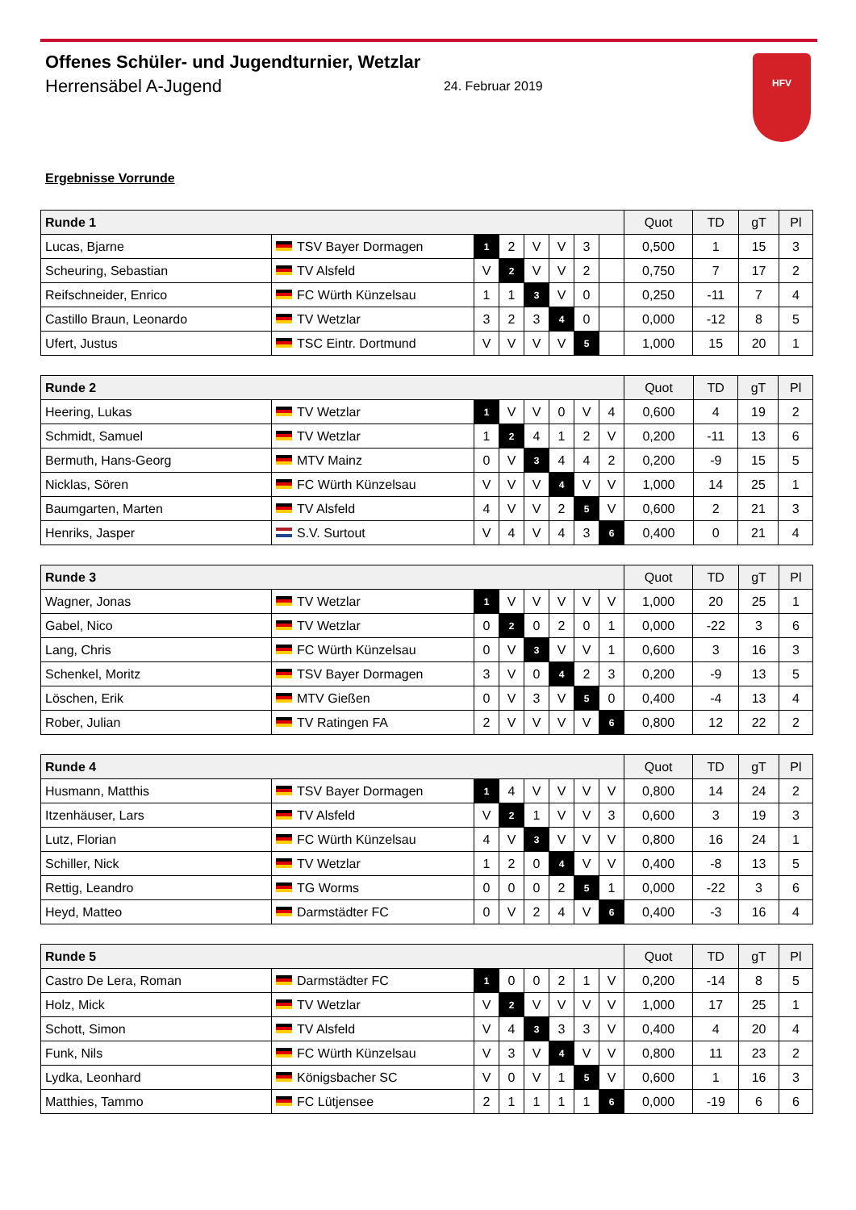Offenes Schüler- und Jugendturnier, Wetzlar
Herrensäbel A-Jugend 24. Februar 2019
HFV
Ergebnisse Vorrunde
| Runde 1 | | | | | | | | Quot | TD | gT | Pl |
| --- | --- | --- | --- | --- | --- | --- | --- | --- | --- | --- | --- |
| Lucas, Bjarne | TSV Bayer Dormagen | 1 | 2 | V | V | 3 | | 0,500 | 1 | 15 | 3 |
| Scheuring, Sebastian | TV Alsfeld | V | 2 | V | V | 2 | | 0,750 | 7 | 17 | 2 |
| Reifschneider, Enrico | FC Würth Künzelsau | 1 | 1 | 3 | V | 0 | | 0,250 | -11 | 7 | 4 |
| Castillo Braun, Leonardo | TV Wetzlar | 3 | 2 | 3 | 4 | 0 | | 0,000 | -12 | 8 | 5 |
| Ufert, Justus | TSC Eintr. Dortmund | V | V | V | V | 5 | | 1,000 | 15 | 20 | 1 |
| Runde 2 | | | | | | | | Quot | TD | gT | Pl |
| --- | --- | --- | --- | --- | --- | --- | --- | --- | --- | --- | --- |
| Heering, Lukas | TV Wetzlar | 1 | V | V | 0 | V | 4 | 0,600 | 4 | 19 | 2 |
| Schmidt, Samuel | TV Wetzlar | 1 | 2 | 4 | 1 | 2 | V | 0,200 | -11 | 13 | 6 |
| Bermuth, Hans-Georg | MTV Mainz | 0 | V | 3 | 4 | 4 | 2 | 0,200 | -9 | 15 | 5 |
| Nicklas, Sören | FC Würth Künzelsau | V | V | V | 4 | V | V | 1,000 | 14 | 25 | 1 |
| Baumgarten, Marten | TV Alsfeld | 4 | V | V | 2 | 5 | V | 0,600 | 2 | 21 | 3 |
| Henriks, Jasper | S.V. Surtout | V | 4 | V | 4 | 3 | 6 | 0,400 | 0 | 21 | 4 |
| Runde 3 | | | | | | | | Quot | TD | gT | Pl |
| --- | --- | --- | --- | --- | --- | --- | --- | --- | --- | --- | --- |
| Wagner, Jonas | TV Wetzlar | 1 | V | V | V | V | V | 1,000 | 20 | 25 | 1 |
| Gabel, Nico | TV Wetzlar | 0 | 2 | 0 | 2 | 0 | 1 | 0,000 | -22 | 3 | 6 |
| Lang, Chris | FC Würth Künzelsau | 0 | V | 3 | V | V | 1 | 0,600 | 3 | 16 | 3 |
| Schenkel, Moritz | TSV Bayer Dormagen | 3 | V | 0 | 4 | 2 | 3 | 0,200 | -9 | 13 | 5 |
| Löschen, Erik | MTV Gießen | 0 | V | 3 | V | 5 | 0 | 0,400 | -4 | 13 | 4 |
| Rober, Julian | TV Ratingen FA | 2 | V | V | V | V | 6 | 0,800 | 12 | 22 | 2 |
| Runde 4 | | | | | | | | Quot | TD | gT | Pl |
| --- | --- | --- | --- | --- | --- | --- | --- | --- | --- | --- | --- |
| Husmann, Matthis | TSV Bayer Dormagen | 1 | 4 | V | V | V | V | 0,800 | 14 | 24 | 2 |
| Itzenhäuser, Lars | TV Alsfeld | V | 2 | 1 | V | V | 3 | 0,600 | 3 | 19 | 3 |
| Lutz, Florian | FC Würth Künzelsau | 4 | V | 3 | V | V | V | 0,800 | 16 | 24 | 1 |
| Schiller, Nick | TV Wetzlar | 1 | 2 | 0 | 4 | V | V | 0,400 | -8 | 13 | 5 |
| Rettig, Leandro | TG Worms | 0 | 0 | 0 | 2 | 5 | 1 | 0,000 | -22 | 3 | 6 |
| Heyd, Matteo | Darmstädter FC | 0 | V | 2 | 4 | V | 6 | 0,400 | -3 | 16 | 4 |
| Runde 5 | | | | | | | | Quot | TD | gT | Pl |
| --- | --- | --- | --- | --- | --- | --- | --- | --- | --- | --- | --- |
| Castro De Lera, Roman | Darmstädter FC | 1 | 0 | 0 | 2 | 1 | V | 0,200 | -14 | 8 | 5 |
| Holz, Mick | TV Wetzlar | V | 2 | V | V | V | V | 1,000 | 17 | 25 | 1 |
| Schott, Simon | TV Alsfeld | V | 4 | 3 | 3 | 3 | V | 0,400 | 4 | 20 | 4 |
| Funk, Nils | FC Würth Künzelsau | V | 3 | V | 4 | V | V | 0,800 | 11 | 23 | 2 |
| Lydka, Leonhard | Königsbacher SC | V | 0 | V | 1 | 5 | V | 0,600 | 1 | 16 | 3 |
| Matthies, Tammo | FC Lütjensee | 2 | 1 | 1 | 1 | 1 | 6 | 0,000 | -19 | 6 | 6 |